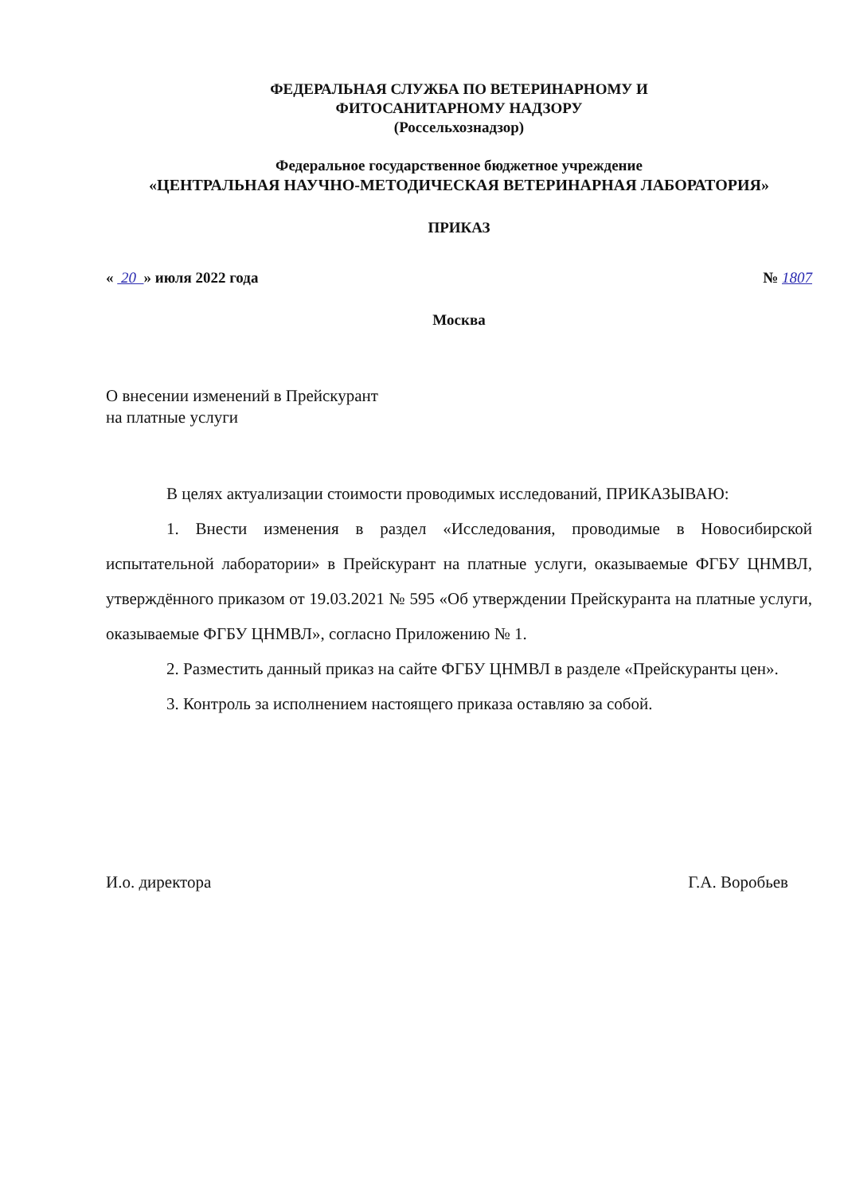ФЕДЕРАЛЬНАЯ СЛУЖБА ПО ВЕТЕРИНАРНОМУ И
ФИТОСАНИТАРНОМУ НАДЗОРУ
(Россельхознадзор)
Федеральное государственное бюджетное учреждение
«ЦЕНТРАЛЬНАЯ НАУЧНО-МЕТОДИЧЕСКАЯ ВЕТЕРИНАРНАЯ ЛАБОРАТОРИЯ»
ПРИКАЗ
« 20 » июля 2022 года № 1807
Москва
О внесении изменений в Прейскурант
на платные услуги
В целях актуализации стоимости проводимых исследований, ПРИКАЗЫВАЮ:
1. Внести изменения в раздел «Исследования, проводимые в Новосибирской испытательной лаборатории» в Прейскурант на платные услуги, оказываемые ФГБУ ЦНМВЛ, утверждённого приказом от 19.03.2021 № 595 «Об утверждении Прейскуранта на платные услуги, оказываемые ФГБУ ЦНМВЛ», согласно Приложению № 1.
2. Разместить данный приказ на сайте ФГБУ ЦНМВЛ в разделе «Прейскуранты цен».
3. Контроль за исполнением настоящего приказа оставляю за собой.
И.о. директора Г.А. Воробьев